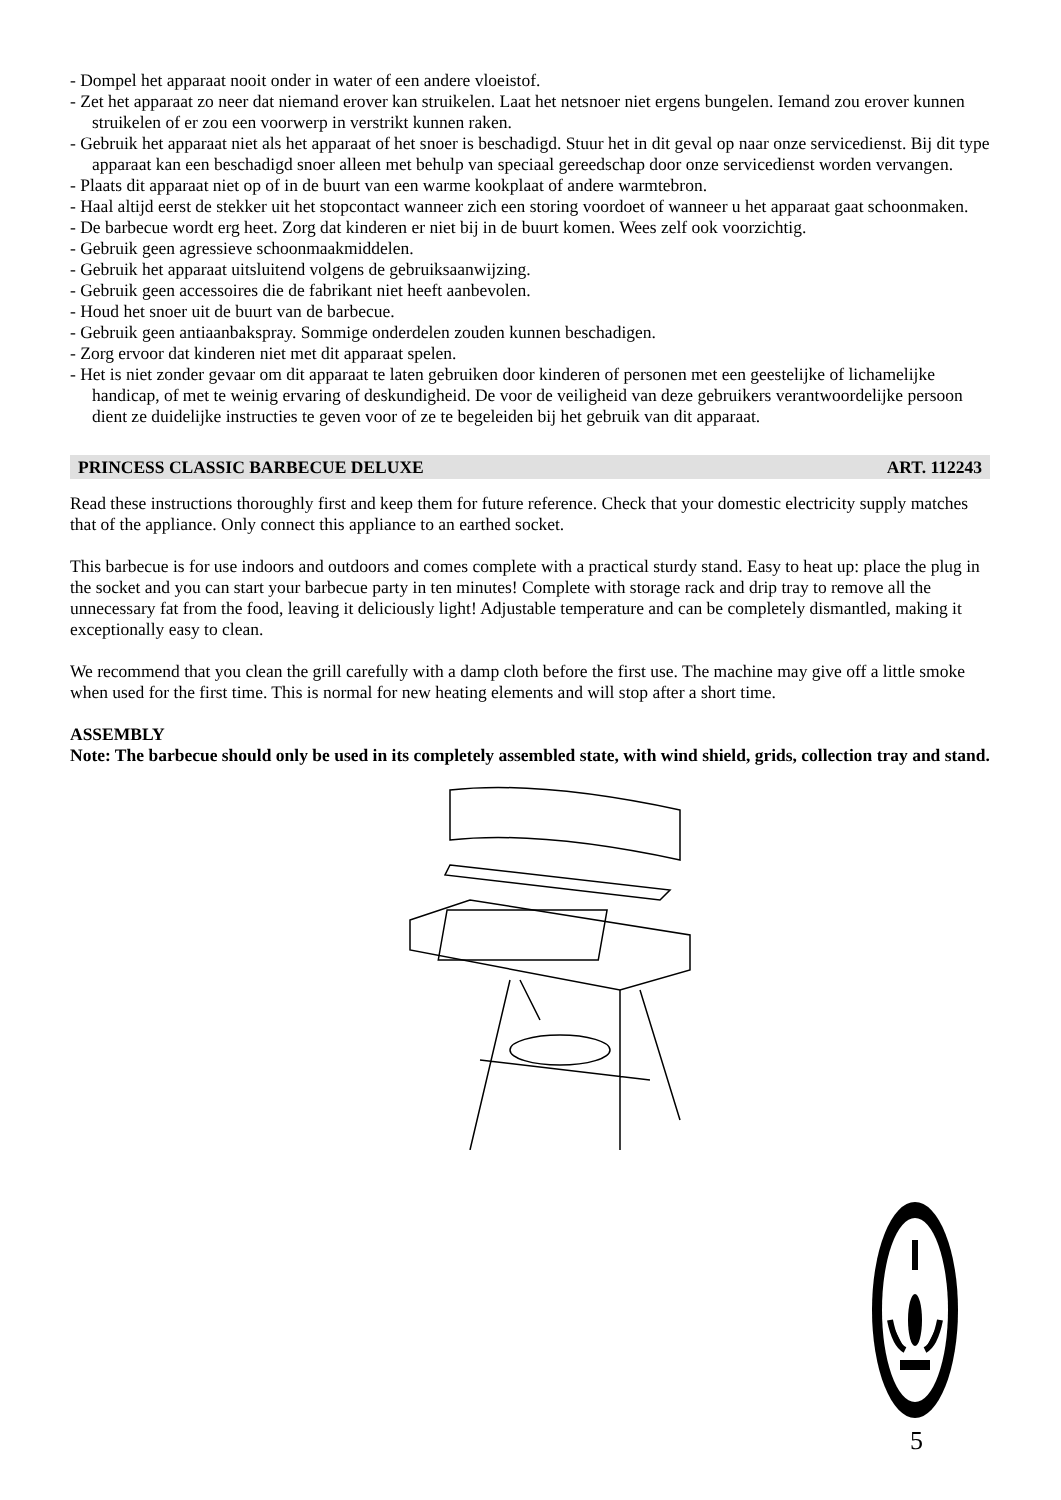- Dompel het apparaat nooit onder in water of een andere vloeistof.
- Zet het apparaat zo neer dat niemand erover kan struikelen. Laat het netsnoer niet ergens bungelen. Iemand zou erover kunnen struikelen of er zou een voorwerp in verstrikt kunnen raken.
- Gebruik het apparaat niet als het apparaat of het snoer is beschadigd. Stuur het in dit geval op naar onze servicedienst. Bij dit type apparaat kan een beschadigd snoer alleen met behulp van speciaal gereedschap door onze servicedienst worden vervangen.
- Plaats dit apparaat niet op of in de buurt van een warme kookplaat of andere warmtebron.
- Haal altijd eerst de stekker uit het stopcontact wanneer zich een storing voordoet of wanneer u het apparaat gaat schoonmaken.
- De barbecue wordt erg heet. Zorg dat kinderen er niet bij in de buurt komen. Wees zelf ook voorzichtig.
- Gebruik geen agressieve schoonmaakmiddelen.
- Gebruik het apparaat uitsluitend volgens de gebruiksaanwijzing.
- Gebruik geen accessoires die de fabrikant niet heeft aanbevolen.
- Houd het snoer uit de buurt van de barbecue.
- Gebruik geen antiaanbakspray. Sommige onderdelen zouden kunnen beschadigen.
- Zorg ervoor dat kinderen niet met dit apparaat spelen.
- Het is niet zonder gevaar om dit apparaat te laten gebruiken door kinderen of personen met een geestelijke of lichamelijke handicap, of met te weinig ervaring of deskundigheid. De voor de veiligheid van deze gebruikers verantwoordelijke persoon dient ze duidelijke instructies te geven voor of ze te begeleiden bij het gebruik van dit apparaat.
PRINCESS CLASSIC BARBECUE DELUXE ART. 112243
Read these instructions thoroughly first and keep them for future reference. Check that your domestic electricity supply matches that of the appliance. Only connect this appliance to an earthed socket.
This barbecue is for use indoors and outdoors and comes complete with a practical sturdy stand. Easy to heat up: place the plug in the socket and you can start your barbecue party in ten minutes! Complete with storage rack and drip tray to remove all the unnecessary fat from the food, leaving it deliciously light! Adjustable temperature and can be completely dismantled, making it exceptionally easy to clean.
We recommend that you clean the grill carefully with a damp cloth before the first use. The machine may give off a little smoke when used for the first time. This is normal for new heating elements and will stop after a short time.
ASSEMBLY
Note: The barbecue should only be used in its completely assembled state, with wind shield, grids, collection tray and stand.
5